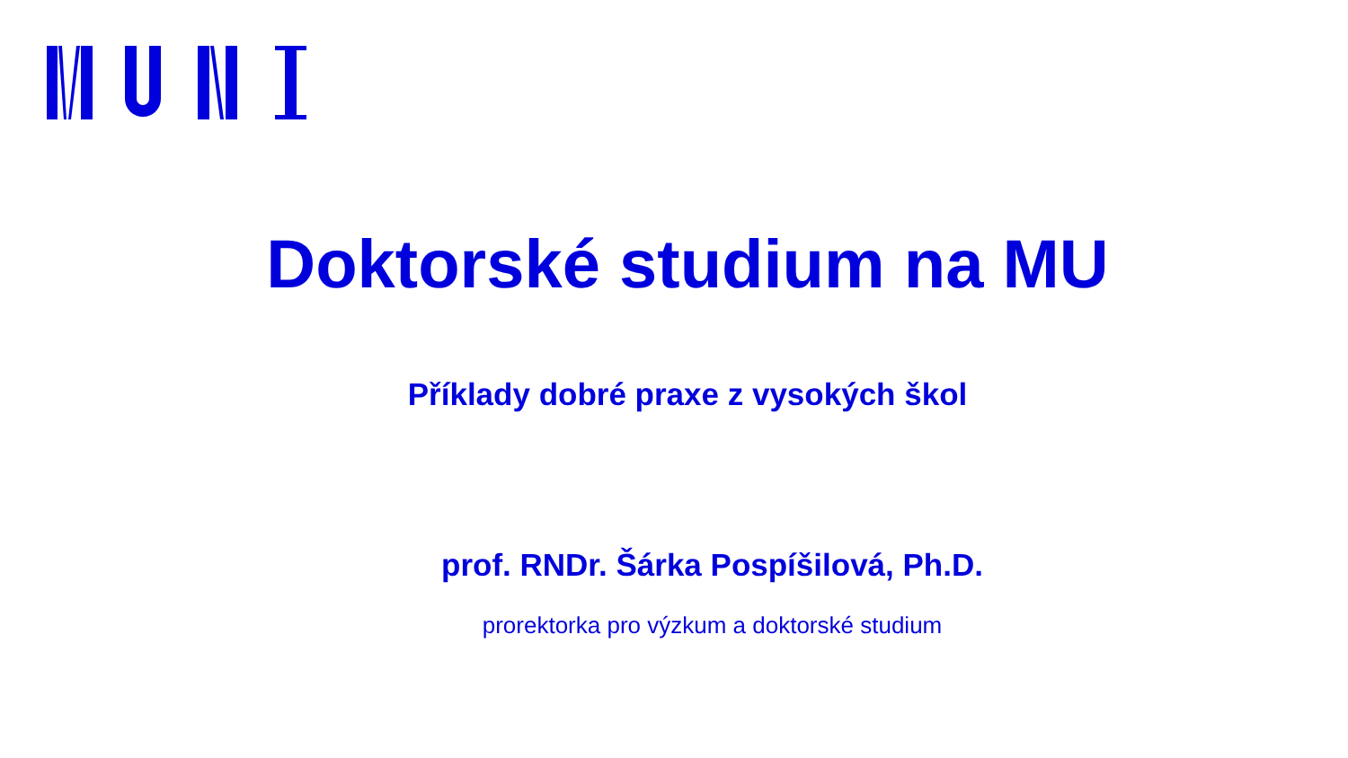Doktorské studium na MU
Příklady dobré praxe z vysokých škol
prof. RNDr. Šárka Pospíšilová, Ph.D.
prorektorka pro výzkum a doktorské studium